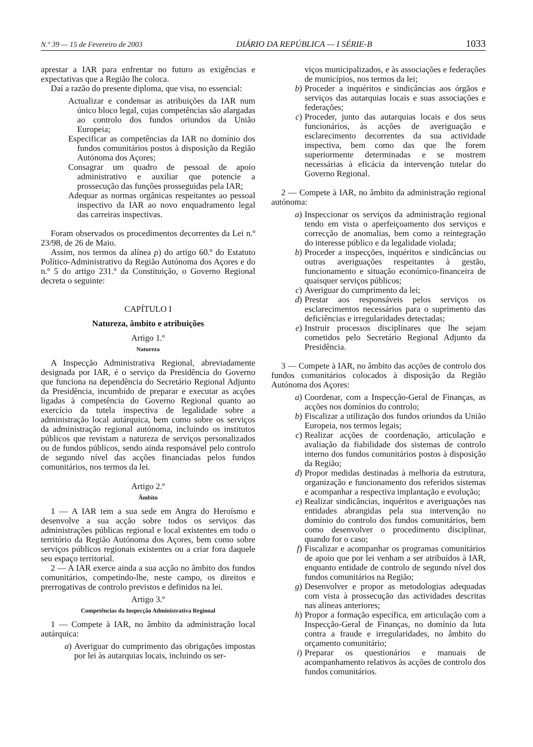N.º 39 — 15 de Fevereiro de 2003 DIÁRIO DA REPÚBLICA — I SÉRIE-B 1033
aprestar a IAR para enfrentar no futuro as exigências e expectativas que a Região lhe coloca.
Daí a razão do presente diploma, que visa, no essencial:
Actualizar e condensar as atribuições da IAR num único bloco legal, cujas competências são alargadas ao controlo dos fundos oriundos da União Europeia;
Especificar as competências da IAR no domínio dos fundos comunitários postos à disposição da Região Autónoma dos Açores;
Consagrar um quadro de pessoal de apoio administrativo e auxiliar que potencie a prossecução das funções prosseguidas pela IAR;
Adequar as normas orgânicas respeitantes ao pessoal inspectivo da IAR ao novo enquadramento legal das carreiras inspectivas.
Foram observados os procedimentos decorrentes da Lei n.º 23/98, de 26 de Maio.
Assim, nos termos da alínea p) do artigo 60.º do Estatuto Político-Administrativo da Região Autónoma dos Açores e do n.º 5 do artigo 231.º da Constituição, o Governo Regional decreta o seguinte:
CAPÍTULO I
Natureza, âmbito e atribuições
Artigo 1.º
Natureza
A Inspecção Administrativa Regional, abreviadamente designada por IAR, é o serviço da Presidência do Governo que funciona na dependência do Secretário Regional Adjunto da Presidência, incumbido de preparar e executar as acções ligadas à competência do Governo Regional quanto ao exercício da tutela inspectiva de legalidade sobre a administração local autárquica, bem como sobre os serviços da administração regional autónoma, incluindo os institutos públicos que revistam a natureza de serviços personalizados ou de fundos públicos, sendo ainda responsável pelo controlo de segundo nível das acções financiadas pelos fundos comunitários, nos termos da lei.
Artigo 2.º
Âmbito
1 — A IAR tem a sua sede em Angra do Heroísmo e desenvolve a sua acção sobre todos os serviços das administrações públicas regional e local existentes em todo o território da Região Autónoma dos Açores, bem como sobre serviços públicos regionais existentes ou a criar fora daquele seu espaço territorial.
2 — A IAR exerce ainda a sua acção no âmbito dos fundos comunitários, competindo-lhe, neste campo, os direitos e prerrogativas de controlo previstos e definidos na lei.
Artigo 3.º
Competências da Inspecção Administrativa Regional
1 — Compete à IAR, no âmbito da administração local autárquica:
a) Averiguar do cumprimento das obrigações impostas por lei às autarquias locais, incluindo os ser-
viços municipalizados, e às associações e federações de municípios, nos termos da lei;
b) Proceder a inquéritos e sindicâncias aos órgãos e serviços das autarquias locais e suas associações e federações;
c) Proceder, junto das autarquias locais e dos seus funcionários, às acções de averiguação e esclarecimento decorrentes da sua actividade inspectiva, bem como das que lhe forem superiormente determinadas e se mostrem necessárias à eficácia da intervenção tutelar do Governo Regional.
2 — Compete à IAR, no âmbito da administração regional autónoma:
a) Inspeccionar os serviços da administração regional tendo em vista o aperfeiçoamento dos serviços e correcção de anomalias, bem como a reintegração do interesse público e da legalidade violada;
b) Proceder a inspecções, inquéritos e sindicâncias ou outras averiguações respeitantes à gestão, funcionamento e situação económico-financeira de quaisquer serviços públicos;
c) Averiguar do cumprimento da lei;
d) Prestar aos responsáveis pelos serviços os esclarecimentos necessários para o suprimento das deficiências e irregularidades detectadas;
e) Instruir processos disciplinares que lhe sejam cometidos pelo Secretário Regional Adjunto da Presidência.
3 — Compete à IAR, no âmbito das acções de controlo dos fundos comunitários colocados à disposição da Região Autónoma dos Açores:
a) Coordenar, com a Inspecção-Geral de Finanças, as acções nos domínios do controlo;
b) Fiscalizar a utilização dos fundos oriundos da União Europeia, nos termos legais;
c) Realizar acções de coordenação, articulação e avaliação da fiabilidade dos sistemas de controlo interno dos fundos comunitários postos à disposição da Região;
d) Propor medidas destinadas à melhoria da estrutura, organização e funcionamento dos referidos sistemas e acompanhar a respectiva implantação e evolução;
e) Realizar sindicâncias, inquéritos e averiguações nas entidades abrangidas pela sua intervenção no domínio do controlo dos fundos comunitários, bem como desenvolver o procedimento disciplinar, quando for o caso;
f) Fiscalizar e acompanhar os programas comunitários de apoio que por lei venham a ser atribuídos à IAR, enquanto entidade de controlo de segundo nível dos fundos comunitários na Região;
g) Desenvolver e propor as metodologias adequadas com vista à prossecução das actividades descritas nas alíneas anteriores;
h) Propor a formação específica, em articulação com a Inspecção-Geral de Finanças, no domínio da luta contra a fraude e irregularidades, no âmbito do orçamento comunitário;
i) Preparar os questionários e manuais de acompanhamento relativos às acções de controlo dos fundos comunitários.